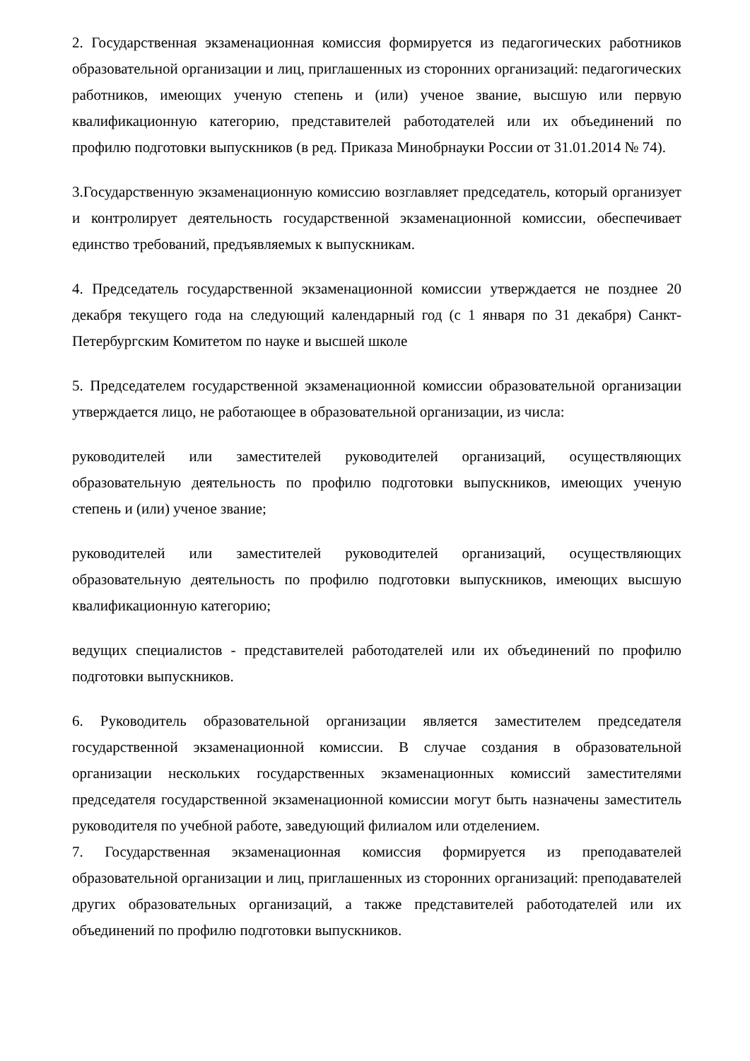2. Государственная экзаменационная комиссия формируется из педагогических работников образовательной организации и лиц, приглашенных из сторонних организаций: педагогических работников, имеющих ученую степень и (или) ученое звание, высшую или первую квалификационную категорию, представителей работодателей или их объединений по профилю подготовки выпускников (в ред. Приказа Минобрнауки России от 31.01.2014 № 74).
3.Государственную экзаменационную комиссию возглавляет председатель, который организует и контролирует деятельность государственной экзаменационной комиссии, обеспечивает единство требований, предъявляемых к выпускникам.
4. Председатель государственной экзаменационной комиссии утверждается не позднее 20 декабря текущего года на следующий календарный год (с 1 января по 31 декабря) Санкт-Петербургским Комитетом по науке и высшей школе
5. Председателем государственной экзаменационной комиссии образовательной организации утверждается лицо, не работающее в образовательной организации, из числа:
руководителей или заместителей руководителей организаций, осуществляющих образовательную деятельность по профилю подготовки выпускников, имеющих ученую степень и (или) ученое звание;
руководителей или заместителей руководителей организаций, осуществляющих образовательную деятельность по профилю подготовки выпускников, имеющих высшую квалификационную категорию;
ведущих специалистов - представителей работодателей или их объединений по профилю подготовки выпускников.
6. Руководитель образовательной организации является заместителем председателя государственной экзаменационной комиссии. В случае создания в образовательной организации нескольких государственных экзаменационных комиссий заместителями председателя государственной экзаменационной комиссии могут быть назначены заместитель руководителя по учебной работе, заведующий филиалом или отделением.
7. Государственная экзаменационная комиссия формируется из преподавателей образовательной организации и лиц, приглашенных из сторонних организаций: преподавателей других образовательных организаций, а также представителей работодателей или их объединений по профилю подготовки выпускников.